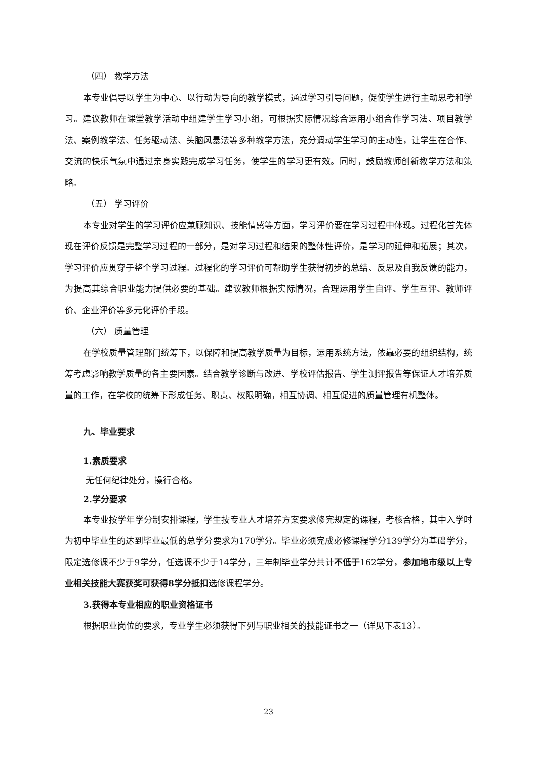（四） 教学方法
本专业倡导以学生为中心、以行动为导向的教学模式，通过学习引导问题，促使学生进行主动思考和学习。建议教师在课堂教学活动中组建学生学习小组，可根据实际情况综合运用小组合作学习法、项目教学法、案例教学法、任务驱动法、头脑风暴法等多种教学方法，充分调动学生学习的主动性，让学生在合作、交流的快乐气氛中通过亲身实践完成学习任务，使学生的学习更有效。同时，鼓励教师创新教学方法和策略。
（五） 学习评价
本专业对学生的学习评价应兼顾知识、技能情感等方面，学习评价要在学习过程中体现。过程化首先体现在评价反馈是完整学习过程的一部分，是对学习过程和结果的整体性评价，是学习的延伸和拓展；其次，学习评价应贯穿于整个学习过程。过程化的学习评价可帮助学生获得初步的总结、反思及自我反馈的能力，为提高其综合职业能力提供必要的基础。建议教师根据实际情况，合理运用学生自评、学生互评、教师评价、企业评价等多元化评价手段。
（六） 质量管理
在学校质量管理部门统筹下，以保障和提高教学质量为目标，运用系统方法，依靠必要的组织结构，统筹考虑影响教学质量的各主要因素。结合教学诊断与改进、学校评估报告、学生测评报告等保证人才培养质量的工作，在学校的统筹下形成任务、职责、权限明确，相互协调、相互促进的质量管理有机整体。
九、毕业要求
1.素质要求
无任何纪律处分，操行合格。
2.学分要求
本专业按学年学分制安排课程，学生按专业人才培养方案要求修完规定的课程，考核合格，其中入学时为初中毕业生的达到毕业最低的总学分要求为170学分。毕业必须完成必修课程学分139学分为基础学分，限定选修课不少于9学分，任选课不少于14学分，三年制毕业学分共计不低于162学分，参加地市级以上专业相关技能大赛获奖可获得8学分抵扣选修课程学分。
3.获得本专业相应的职业资格证书
根据职业岗位的要求，专业学生必须获得下列与职业相关的技能证书之一（详见下表13）。
23